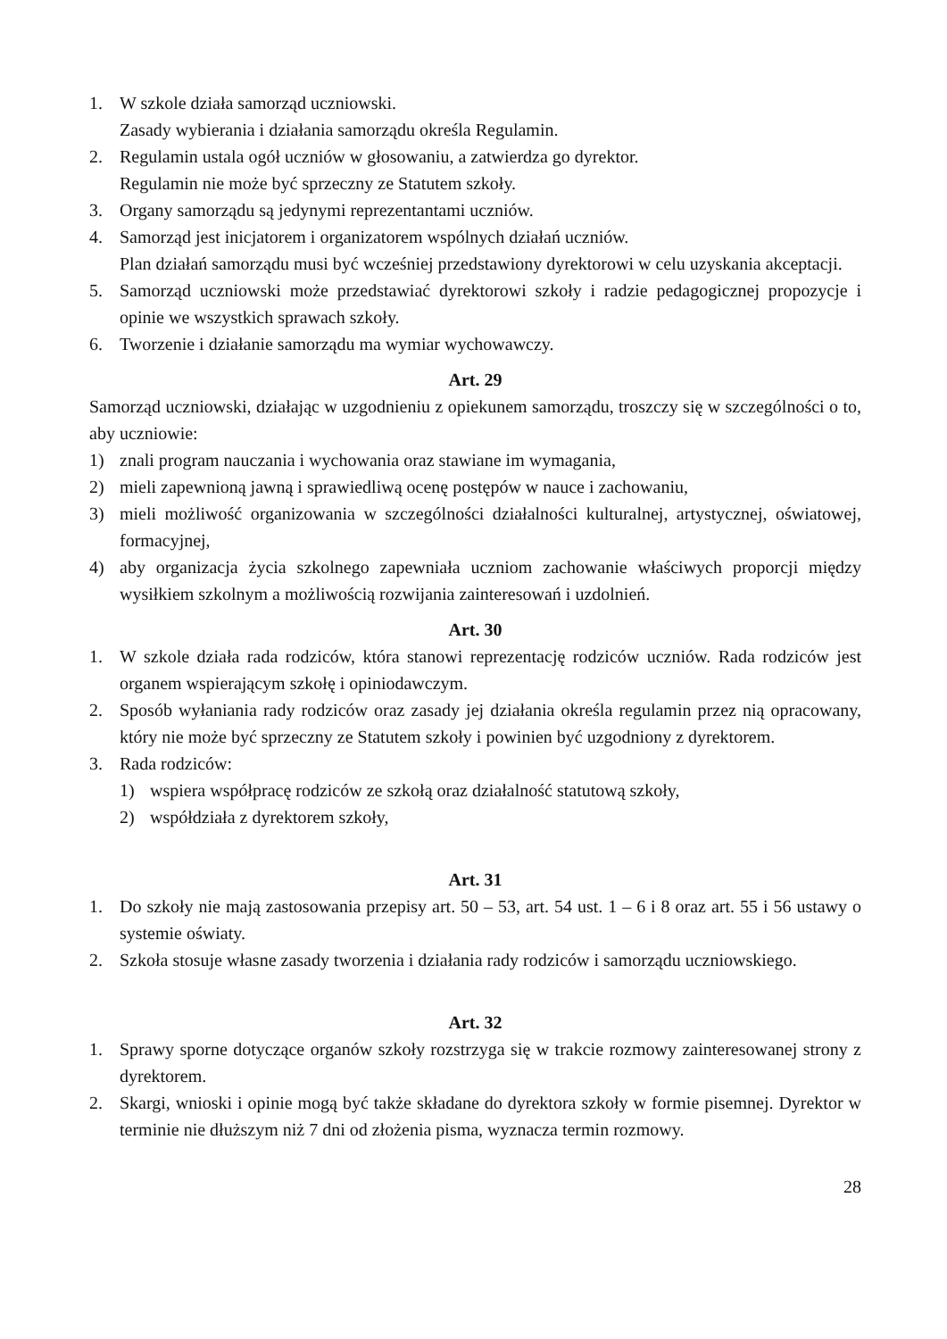1. W szkole działa samorząd uczniowski.
Zasady wybierania i działania samorządu określa Regulamin.
2. Regulamin ustala ogół uczniów w głosowaniu, a zatwierdza go dyrektor.
Regulamin nie może być sprzeczny ze Statutem szkoły.
3. Organy samorządu są jedynymi reprezentantami uczniów.
4. Samorząd jest inicjatorem i organizatorem wspólnych działań uczniów.
Plan działań samorządu musi być wcześniej przedstawiony dyrektorowi w celu uzyskania akceptacji.
5. Samorząd uczniowski może przedstawiać dyrektorowi szkoły i radzie pedagogicznej propozycje i opinie we wszystkich sprawach szkoły.
6. Tworzenie i działanie samorządu ma wymiar wychowawczy.
Art. 29
Samorząd uczniowski, działając w uzgodnieniu z opiekunem samorządu, troszczy się w szczególności o to, aby uczniowie:
1) znali program nauczania i wychowania oraz stawiane im wymagania,
2) mieli zapewnioną jawną i sprawiedliwą ocenę postępów w nauce i zachowaniu,
3) mieli możliwość organizowania w szczególności działalności kulturalnej, artystycznej, oświatowej, formacyjnej,
4) aby organizacja życia szkolnego zapewniała uczniom zachowanie właściwych proporcji między wysiłkiem szkolnym a możliwością rozwijania zainteresowań i uzdolnień.
Art. 30
1. W szkole działa rada rodziców, która stanowi reprezentację rodziców uczniów. Rada rodziców jest organem wspierającym szkołę i opiniodawczym.
2. Sposób wyłaniania rady rodziców oraz zasady jej działania określa regulamin przez nią opracowany, który nie może być sprzeczny ze Statutem szkoły i powinien być uzgodniony z dyrektorem.
3. Rada rodziców:
1) wspiera współpracę rodziców ze szkołą oraz działalność statutową szkoły,
2) współdziała z dyrektorem szkoły,
Art. 31
1. Do szkoły nie mają zastosowania przepisy art. 50 – 53, art. 54 ust. 1 – 6 i 8 oraz art. 55 i 56 ustawy o systemie oświaty.
2. Szkoła stosuje własne zasady tworzenia i działania rady rodziców i samorządu uczniowskiego.
Art. 32
1. Sprawy sporne dotyczące organów szkoły rozstrzyga się w trakcie rozmowy zainteresowanej strony z dyrektorem.
2. Skargi, wnioski i opinie mogą być także składane do dyrektora szkoły w formie pisemnej. Dyrektor w terminie nie dłuższym niż 7 dni od złożenia pisma, wyznacza termin rozmowy.
28